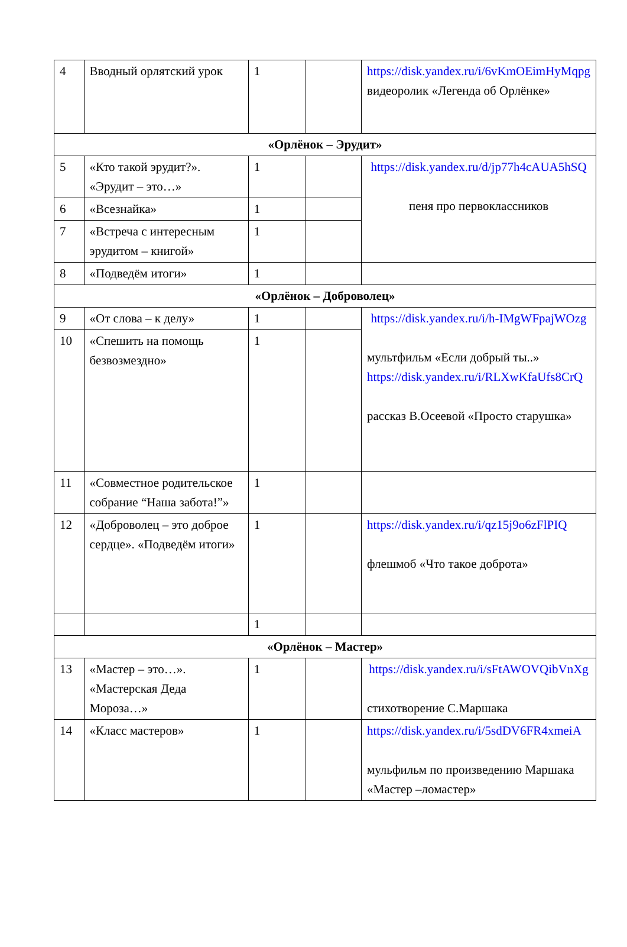| 4 | Вводный орлятский урок | 1 | | https://disk.yandex.ru/i/6vKmOEimHyMqpg видеоролик «Легенда об Орлёнке» |
| «Орлёнок – Эрудит» | | | | |
| 5 | «Кто такой эрудит?». «Эрудит – это…» | 1 | | https://disk.yandex.ru/d/jp77h4cAUA5hSQ пеня про первоклассников |
| 6 | «Всезнайка» | 1 | | |
| 7 | «Встреча с интересным эрудитом – книгой» | 1 | | |
| 8 | «Подведём итоги» | 1 | | |
| «Орлёнок – Доброволец» | | | | |
| 9 | «От слова – к делу» | 1 | | https://disk.yandex.ru/i/h-IMgWFpajWOzg мультфильм «Если добрый ты..» https://disk.yandex.ru/i/RLXwKfaUfs8CrQ рассказ В.Осеевой «Просто старушка» |
| 10 | «Спешить на помощь безвозмездно» | 1 | | |
| 11 | «Совместное родительское собрание “Наша забота!”» | 1 | | |
| 12 | «Доброволец – это доброе сердце». «Подведём итоги» | 1 | | https://disk.yandex.ru/i/qz15j9o6zFlPIQ флешмоб «Что такое доброта» |
| | | 1 | | |
| «Орлёнок – Мастер» | | | | |
| 13 | «Мастер – это…». «Мастерская Деда Мороза…» | 1 | | https://disk.yandex.ru/i/sFtAWOVQibVnXg стихотворение С.Маршака |
| 14 | «Класс мастеров» | 1 | | https://disk.yandex.ru/i/5sdDV6FR4xmeiA мульфильм по произведению Маршака «Мастер –ломастер» |